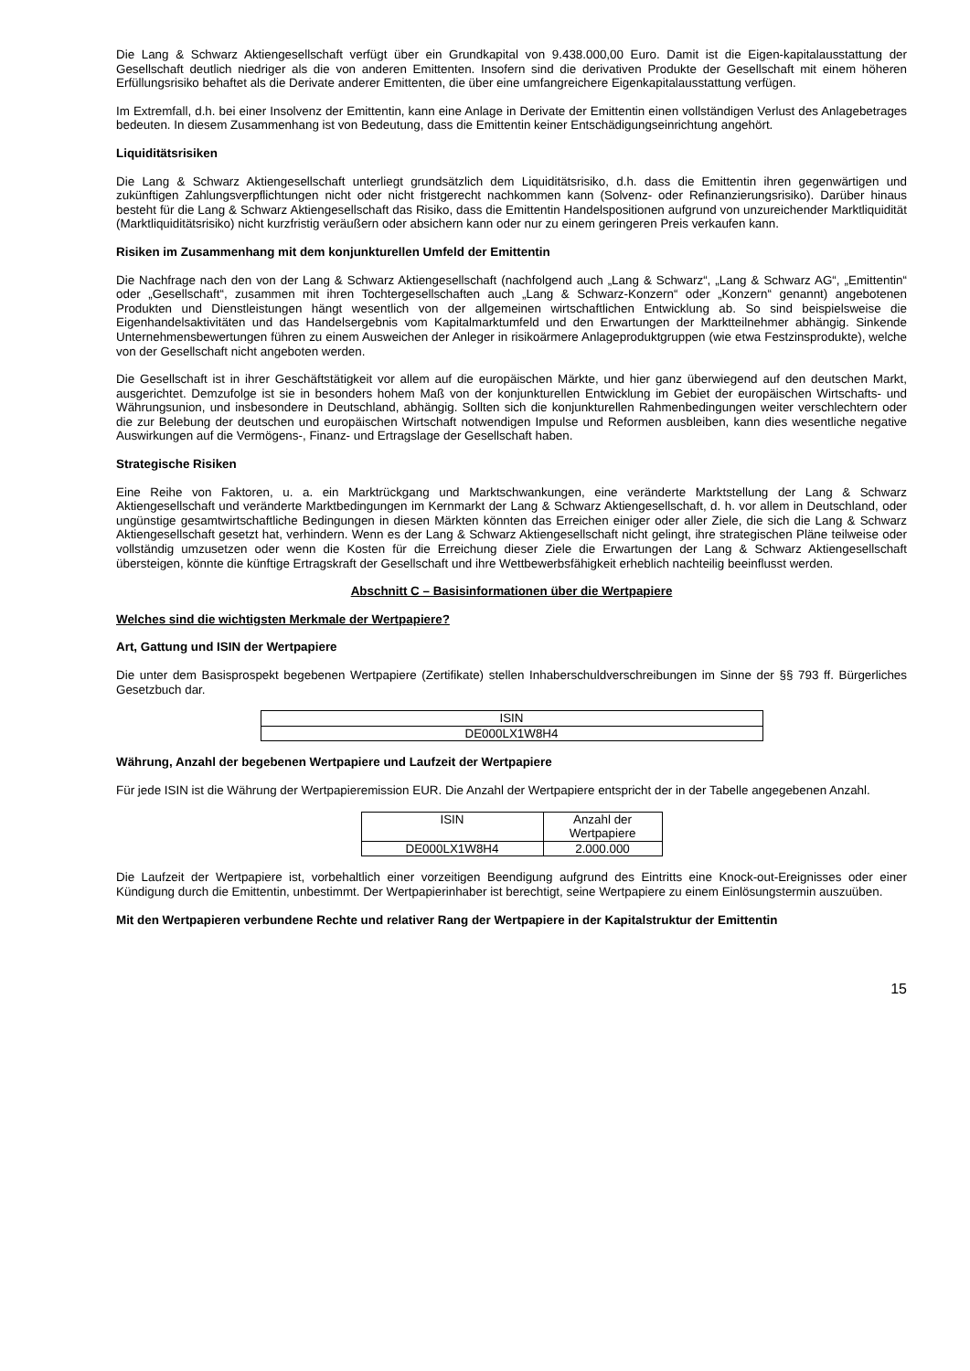Die Lang & Schwarz Aktiengesellschaft verfügt über ein Grundkapital von 9.438.000,00 Euro. Damit ist die Eigen-kapitalausstattung der Gesellschaft deutlich niedriger als die von anderen Emittenten. Insofern sind die derivativen Produkte der Gesellschaft mit einem höheren Erfüllungsrisiko behaftet als die Derivate anderer Emittenten, die über eine umfangreichere Eigenkapitalausstattung verfügen.
Im Extremfall, d.h. bei einer Insolvenz der Emittentin, kann eine Anlage in Derivate der Emittentin einen vollständigen Verlust des Anlagebetrages bedeuten. In diesem Zusammenhang ist von Bedeutung, dass die Emittentin keiner Entschädigungseinrichtung angehört.
Liquiditätsrisiken
Die Lang & Schwarz Aktiengesellschaft unterliegt grundsätzlich dem Liquiditätsrisiko, d.h. dass die Emittentin ihren gegenwärtigen und zukünftigen Zahlungsverpflichtungen nicht oder nicht fristgerecht nachkommen kann (Solvenz- oder Refinanzierungsrisiko). Darüber hinaus besteht für die Lang & Schwarz Aktiengesellschaft das Risiko, dass die Emittentin Handelspositionen aufgrund von unzureichender Marktliquidität (Marktliquiditätsrisiko) nicht kurzfristig veräußern oder absichern kann oder nur zu einem geringeren Preis verkaufen kann.
Risiken im Zusammenhang mit dem konjunkturellen Umfeld der Emittentin
Die Nachfrage nach den von der Lang & Schwarz Aktiengesellschaft (nachfolgend auch „Lang & Schwarz“, „Lang & Schwarz AG“, „Emittentin“ oder „Gesellschaft“, zusammen mit ihren Tochtergesellschaften auch „Lang & Schwarz-Konzern“ oder „Konzern“ genannt) angebotenen Produkten und Dienstleistungen hängt wesentlich von der allgemeinen wirtschaftlichen Entwicklung ab. So sind beispielsweise die Eigenhandelsaktivitäten und das Handelsergebnis vom Kapitalmarktumfeld und den Erwartungen der Marktteilnehmer abhängig. Sinkende Unternehmensbewertungen führen zu einem Ausweichen der Anleger in risikoärmere Anlageproduktgruppen (wie etwa Festzinsprodukte), welche von der Gesellschaft nicht angeboten werden.
Die Gesellschaft ist in ihrer Geschäftstätigkeit vor allem auf die europäischen Märkte, und hier ganz überwiegend auf den deutschen Markt, ausgerichtet. Demzufolge ist sie in besonders hohem Maß von der konjunkturellen Entwicklung im Gebiet der europäischen Wirtschafts- und Währungsunion, und insbesondere in Deutschland, abhängig. Sollten sich die konjunkturellen Rahmenbedingungen weiter verschlechtern oder die zur Belebung der deutschen und europäischen Wirtschaft notwendigen Impulse und Reformen ausbleiben, kann dies wesentliche negative Auswirkungen auf die Vermögens-, Finanz- und Ertragslage der Gesellschaft haben.
Strategische Risiken
Eine Reihe von Faktoren, u. a. ein Marktrückgang und Marktschwankungen, eine veränderte Marktstellung der Lang & Schwarz Aktiengesellschaft und veränderte Marktbedingungen im Kernmarkt der Lang & Schwarz Aktiengesellschaft, d. h. vor allem in Deutschland, oder ungünstige gesamtwirtschaftliche Bedingungen in diesen Märkten könnten das Erreichen einiger oder aller Ziele, die sich die Lang & Schwarz Aktiengesellschaft gesetzt hat, verhindern. Wenn es der Lang & Schwarz Aktiengesellschaft nicht gelingt, ihre strategischen Pläne teilweise oder vollständig umzusetzen oder wenn die Kosten für die Erreichung dieser Ziele die Erwartungen der Lang & Schwarz Aktiengesellschaft übersteigen, könnte die künftige Ertragskraft der Gesellschaft und ihre Wettbewerbsfähigkeit erheblich nachteilig beeinflusst werden.
Abschnitt C – Basisinformationen über die Wertpapiere
Welches sind die wichtigsten Merkmale der Wertpapiere?
Art, Gattung und ISIN der Wertpapiere
Die unter dem Basisprospekt begebenen Wertpapiere (Zertifikate) stellen Inhaberschuldverschreibungen im Sinne der §§ 793 ff. Bürgerliches Gesetzbuch dar.
| ISIN |
| DE000LX1W8H4 |
Währung, Anzahl der begebenen Wertpapiere und Laufzeit der Wertpapiere
Für jede ISIN ist die Währung der Wertpapieremission EUR. Die Anzahl der Wertpapiere entspricht der in der Tabelle angegebenen Anzahl.
| ISIN | Anzahl der Wertpapiere |
| DE000LX1W8H4 | 2.000.000 |
Die Laufzeit der Wertpapiere ist, vorbehaltlich einer vorzeitigen Beendigung aufgrund des Eintritts eine Knock-out-Ereignisses oder einer Kündigung durch die Emittentin, unbestimmt. Der Wertpapierinhaber ist berechtigt, seine Wertpapiere zu einem Einlösungstermin auszuüben.
Mit den Wertpapieren verbundene Rechte und relativer Rang der Wertpapiere in der Kapitalstruktur der Emittentin
15